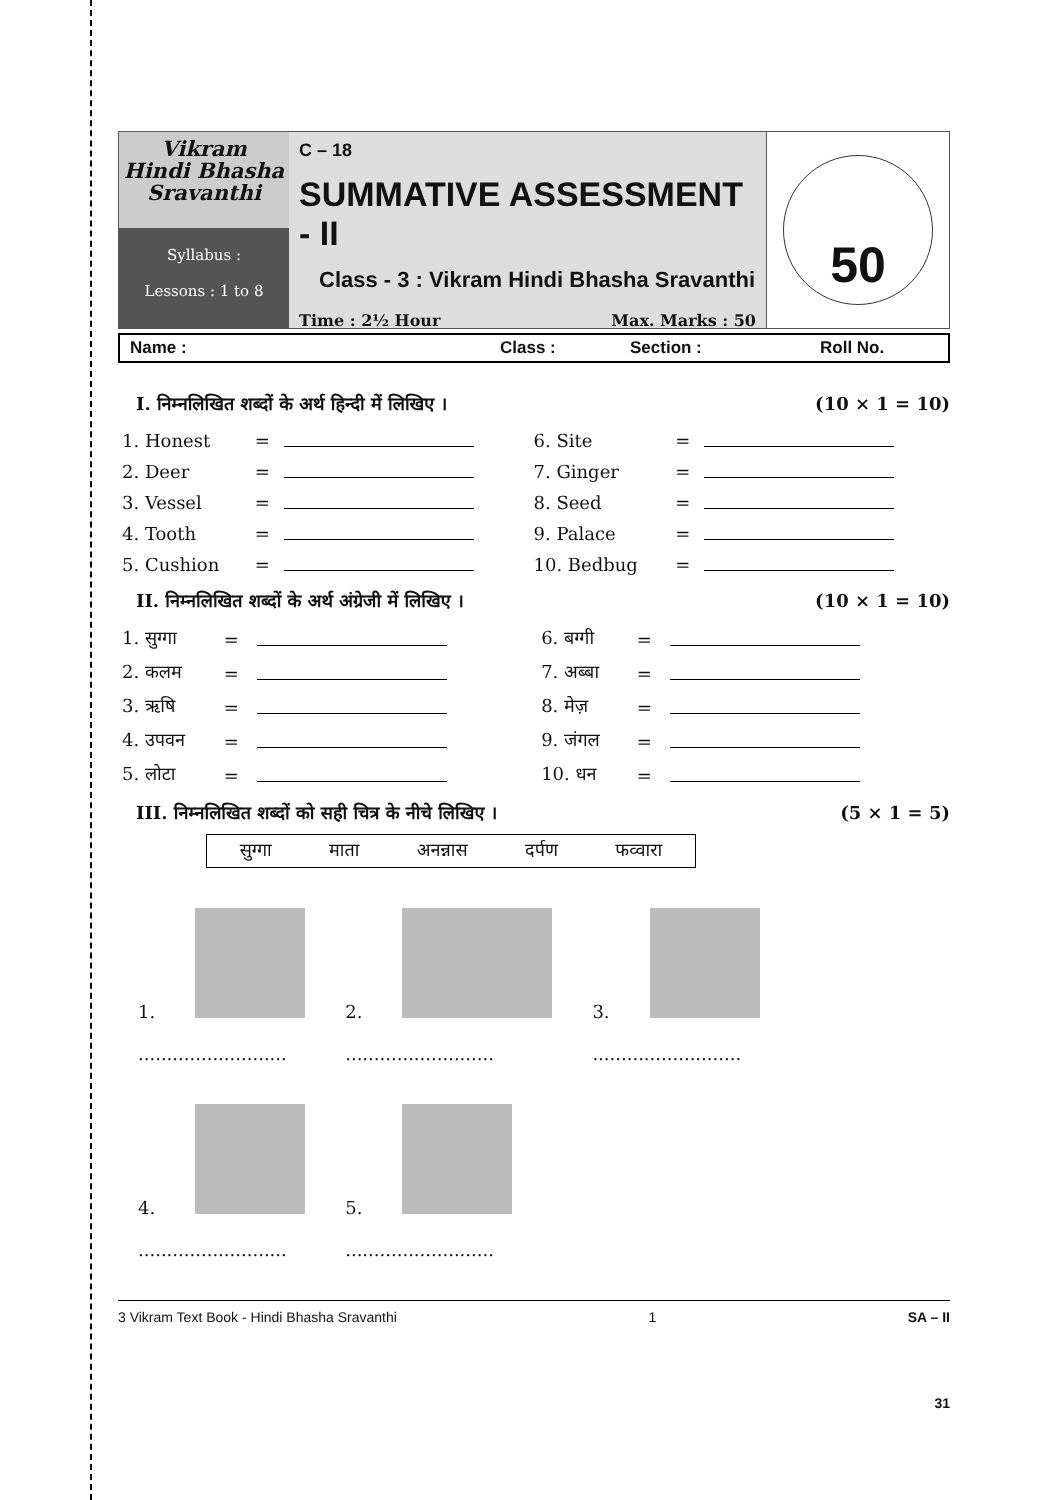Vikram
Hindi Bhasha
Sravanthi
Syllabus :
Lessons : 1 to 8
C – 18
SUMMATIVE ASSESSMENT - II
Class - 3 : Vikram Hindi Bhasha Sravanthi
Time : 2½ Hour Max. Marks : 50
50
Name : Class : Section : Roll No.
I. निम्नलिखित शब्दों के अर्थ हिन्दी में लिखिए । (10 × 1 = 10)
| 1. Honest | = | | 6. Site | = | |
| 2. Deer | = | | 7. Ginger | = | |
| 3. Vessel | = | | 8. Seed | = | |
| 4. Tooth | = | | 9. Palace | = | |
| 5. Cushion | = | | 10. Bedbug | = | |
II. निम्नलिखित शब्दों के अर्थ अंग्रेजी में लिखिए । (10 × 1 = 10)
| 1. सुग्गा | = | | 6. बग्गी | = | |
| 2. कलम | = | | 7. अब्बा | = | |
| 3. ऋषि | = | | 8. मेज़ | = | |
| 4. उपवन | = | | 9. जंगल | = | |
| 5. लोटा | = | | 10. धन | = | |
III. निम्नलिखित शब्दों को सही चित्र के नीचे लिखिए । (5 × 1 = 5)
सुग्गा माता अनन्नास दर्पण फव्वारा
1.
..........................
2.
..........................
3.
..........................
4.
..........................
5.
..........................
3 Vikram Text Book - Hindi Bhasha Sravanthi 1 SA – II
31